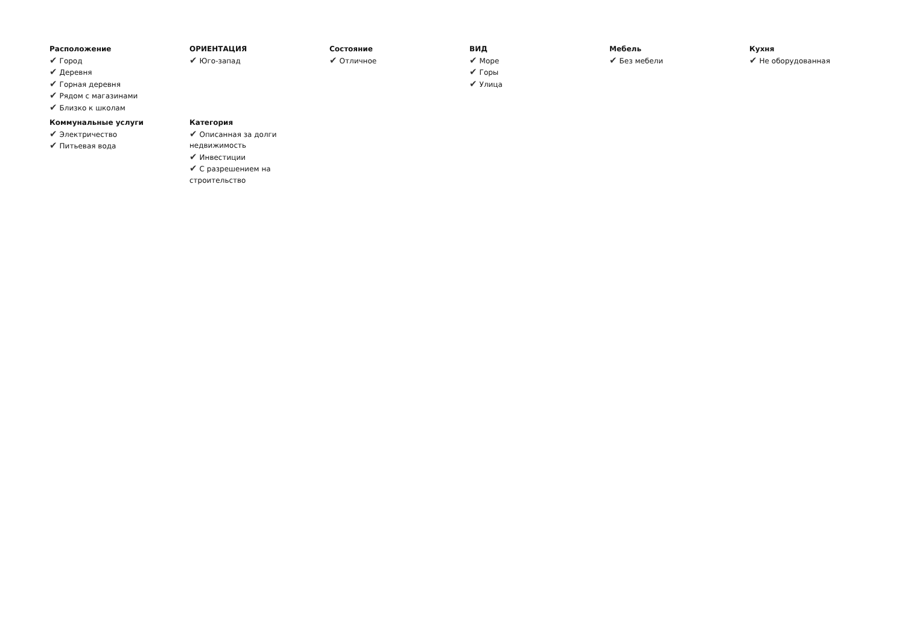Расположение
✔ Город
✔ Деревня
✔ Горная деревня
✔ Рядом с магазинами
✔ Близко к школам
ОРИЕНТАЦИЯ
✔ Юго-запад
Состояние
✔ Отличное
ВИД
✔ Море
✔ Горы
✔ Улица
Мебель
✔ Без мебели
Кухня
✔ Не оборудованная
Коммунальные услуги
✔ Электричество
✔ Питьевая вода
Категория
✔ Описанная за долги недвижимость
✔ Инвестиции
✔ С разрешением на строительство